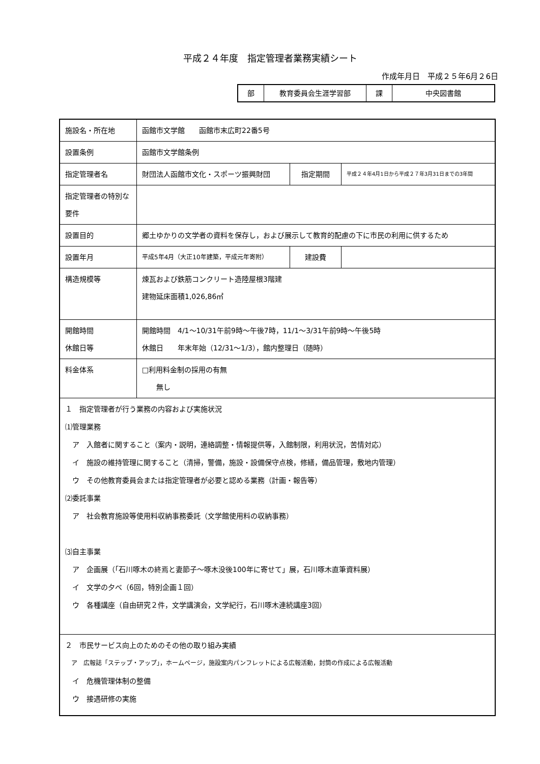平成２４年度　指定管理者業務実績シート
作成年月日　平成２５年6月２6日
| 部 | 教育委員会生涯学習部 | 課 | 中央図書館 |
| 施設名・所在地 | 函館市文学館 函館市末広町22番5号 | | |
| 設置条例 | 函館市文学館条例 | | |
| 指定管理者名 | 財団法人函館市文化・スポーツ振興財団 | 指定期間 | 平成２４年4月1日から平成２７年3月31日までの3年間 |
| 指定管理者の特別な要件 | | | |
| 設置目的 | 郷土ゆかりの文学者の資料を保存し，および展示して教育的配慮の下に市民の利用に供するため | | |
| 設置年月 | 平成5年4月（大正10年建築，平成元年寄附） | 建設費 | |
| 構造規模等 | 煉瓦および鉄筋コンクリート造陸屋根3階建 建物延床面積1,026,86㎡ | | |
| 開館時間 休館日等 | 開館時間 4/1～10/31午前9時～午後7時，11/1～3/31午前9時～午後5時 休館日 年末年始（12/31～1/3），館内整理日（随時） | | |
| 料金体系 | □利用料金制の採用の有無 無し | | |
| １ 指定管理者が行う業務の内容および実施状況 ⑴管理業務 ア 入館者に関すること（案内・説明，連絡調整・情報提供等，入館制限，利用状況，苦情対応） イ 施設の維持管理に関すること（清掃，警備，施設・設備保守点検，修繕，備品管理，敷地内管理） ウ その他教育委員会または指定管理者が必要と認める業務（計画・報告等） ⑵委託事業 ア 社会教育施設等使用料収納事務委託（文学館使用料の収納事務） ⑶自主事業 ア 企画展（「石川啄木の終焉と妻節子～啄木没後100年に寄せて」展，石川啄木直筆資料展） イ 文学の夕べ（6回，特別企画１回） ウ 各種講座（自由研究２件，文学講演会，文学紀行，石川啄木連続講座3回） | | | |
| ２ 市民サービス向上のためのその他の取り組み実績 ア 広報誌「ステップ・アップ」，ホームページ，施設案内パンフレットによる広報活動，封筒の作成による広報活動 イ 危機管理体制の整備 ウ 接遇研修の実施 | | | |